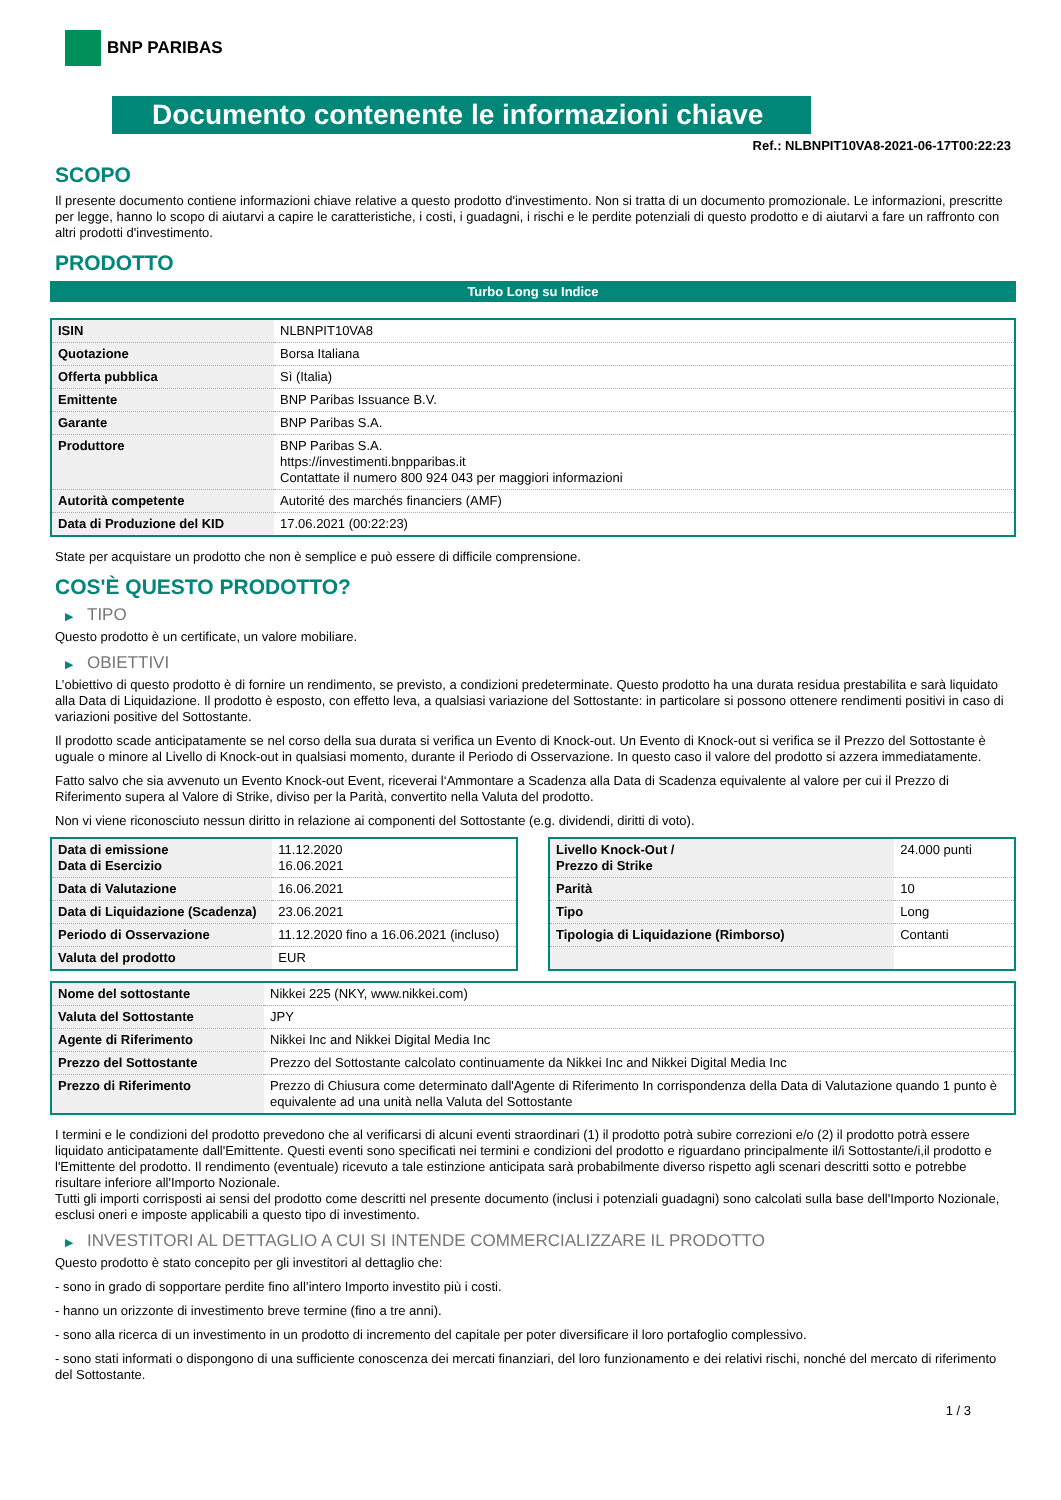BNP PARIBAS
Documento contenente le informazioni chiave
Ref.: NLBNPIT10VA8-2021-06-17T00:22:23
SCOPO
Il presente documento contiene informazioni chiave relative a questo prodotto d'investimento. Non si tratta di un documento promozionale. Le informazioni, prescritte per legge, hanno lo scopo di aiutarvi a capire le caratteristiche, i costi, i guadagni, i rischi e le perdite potenziali di questo prodotto e di aiutarvi a fare un raffronto con altri prodotti d'investimento.
PRODOTTO
Turbo Long su Indice
| ISIN | NLBNPIT10VA8 |
| Quotazione | Borsa Italiana |
| Offerta pubblica | Sì (Italia) |
| Emittente | BNP Paribas Issuance B.V. |
| Garante | BNP Paribas S.A. |
| Produttore | BNP Paribas S.A. https://investimenti.bnpparibas.it Contattate il numero 800 924 043 per maggiori informazioni |
| Autorità competente | Autorité des marchés financiers (AMF) |
| Data di Produzione del KID | 17.06.2021 (00:22:23) |
State per acquistare un prodotto che non è semplice e può essere di difficile comprensione.
COS'È QUESTO PRODOTTO?
▶ TIPO
Questo prodotto è un certificate, un valore mobiliare.
▶ OBIETTIVI
L’obiettivo di questo prodotto è di fornire un rendimento, se previsto, a condizioni predeterminate. Questo prodotto ha una durata residua prestabilita e sarà liquidato alla Data di Liquidazione. Il prodotto è esposto, con effetto leva, a qualsiasi variazione del Sottostante: in particolare si possono ottenere rendimenti positivi in caso di variazioni positive del Sottostante.
Il prodotto scade anticipatamente se nel corso della sua durata si verifica un Evento di Knock-out. Un Evento di Knock-out si verifica se il Prezzo del Sottostante è uguale o minore al Livello di Knock-out in qualsiasi momento, durante il Periodo di Osservazione. In questo caso il valore del prodotto si azzera immediatamente.
Fatto salvo che sia avvenuto un Evento Knock-out Event, riceverai l‘Ammontare a Scadenza alla Data di Scadenza equivalente al valore per cui il Prezzo di Riferimento supera al Valore di Strike, diviso per la Parità, convertito nella Valuta del prodotto.
Non vi viene riconosciuto nessun diritto in relazione ai componenti del Sottostante (e.g. dividendi, diritti di voto).
| Data di emissione Data di Esercizio | 11.12.2020 16.06.2021 |
| Data di Valutazione | 16.06.2021 |
| Data di Liquidazione (Scadenza) | 23.06.2021 |
| Periodo di Osservazione | 11.12.2020 fino a 16.06.2021 (incluso) |
| Valuta del prodotto | EUR |
| Livello Knock-Out / Prezzo di Strike | 24.000 punti |
| Parità | 10 |
| Tipo | Long |
| Tipologia di Liquidazione (Rimborso) | Contanti |
| Nome del sottostante | Nikkei 225 (NKY, www.nikkei.com) |
| Valuta del Sottostante | JPY |
| Agente di Riferimento | Nikkei Inc and Nikkei Digital Media Inc |
| Prezzo del Sottostante | Prezzo del Sottostante calcolato continuamente da Nikkei Inc and Nikkei Digital Media Inc |
| Prezzo di Riferimento | Prezzo di Chiusura come determinato dall'Agente di Riferimento In corrispondenza della Data di Valutazione quando 1 punto è equivalente ad una unità nella Valuta del Sottostante |
I termini e le condizioni del prodotto prevedono che al verificarsi di alcuni eventi straordinari (1) il prodotto potrà subire correzioni e/o (2) il prodotto potrà essere liquidato anticipatamente dall'Emittente. Questi eventi sono specificati nei termini e condizioni del prodotto e riguardano principalmente il/i Sottostante/i,il prodotto e l'Emittente del prodotto. Il rendimento (eventuale) ricevuto a tale estinzione anticipata sarà probabilmente diverso rispetto agli scenari descritti sotto e potrebbe risultare inferiore all'Importo Nozionale.
Tutti gli importi corrisposti ai sensi del prodotto come descritti nel presente documento (inclusi i potenziali guadagni) sono calcolati sulla base dell'Importo Nozionale, esclusi oneri e imposte applicabili a questo tipo di investimento.
▶ INVESTITORI AL DETTAGLIO A CUI SI INTENDE COMMERCIALIZZARE IL PRODOTTO
Questo prodotto è stato concepito per gli investitori al dettaglio che:
- sono in grado di sopportare perdite fino all’intero Importo investito più i costi.
- hanno un orizzonte di investimento breve termine (fino a tre anni).
- sono alla ricerca di un investimento in un prodotto di incremento del capitale per poter diversificare il loro portafoglio complessivo.
- sono stati informati o dispongono di una sufficiente conoscenza dei mercati finanziari, del loro funzionamento e dei relativi rischi, nonché del mercato di riferimento del Sottostante.
1 / 3